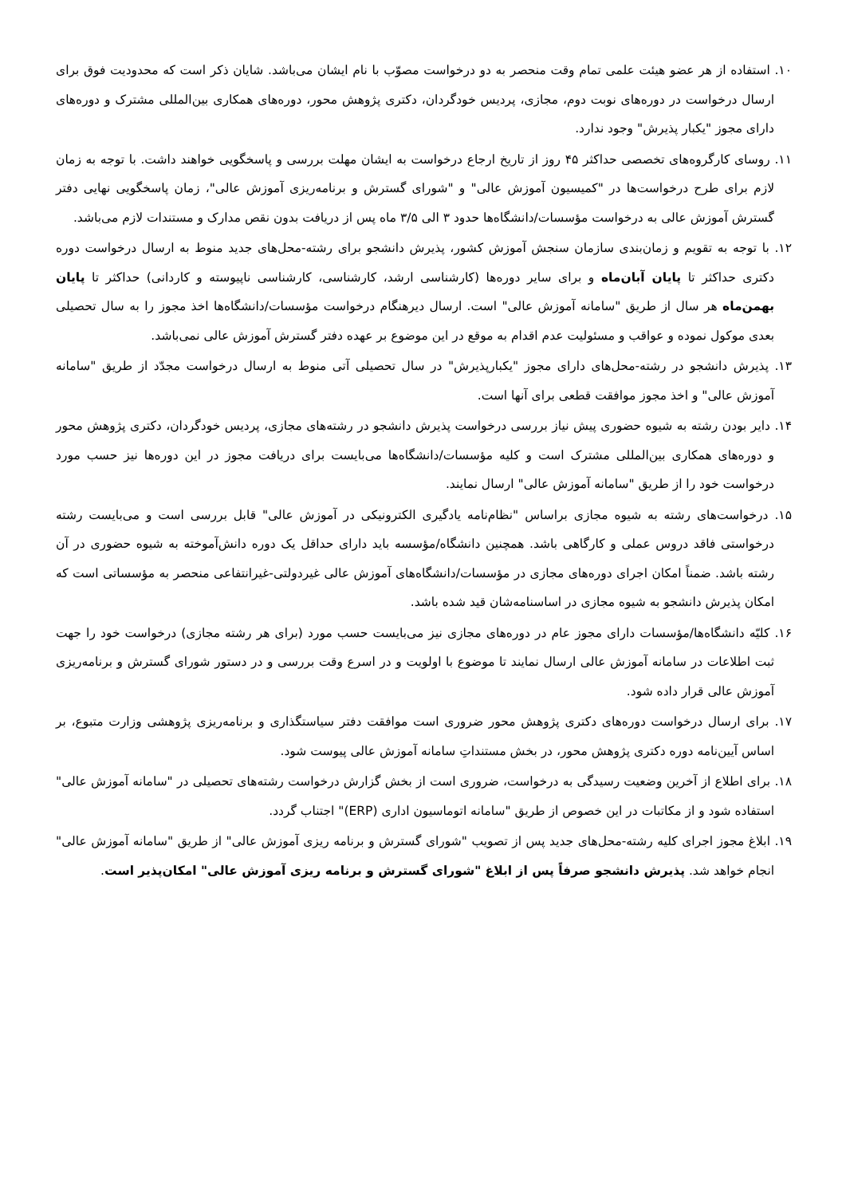۱۰. استفاده از هر عضو هیئت علمی تمام وقت منحصر به دو درخواست مصوّب با نام ایشان می‌باشد. شایان ذکر است که محدودیت فوق برای ارسال درخواست در دوره‌های نوبت دوم، مجازی، پردیس خودگردان، دکتری پژوهش محور، دوره‌های همکاری بین‌المللی مشترک و دوره‌های دارای مجوز "یکبار پذیرش" وجود ندارد.
۱۱. روسای کارگروه‌های تخصصی حداکثر ۴۵ روز از تاریخ ارجاع درخواست به ایشان مهلت بررسی و پاسخگویی خواهند داشت. با توجه به زمان لازم برای طرح درخواست‌ها در "کمیسیون آموزش عالی" و "شورای گسترش و برنامه‌ریزی آموزش عالی"، زمان پاسخگویی نهایی دفتر گسترش آموزش عالی به درخواست مؤسسات/دانشگاه‌ها حدود ۳ الی ۳/۵ ماه پس از دریافت بدون نقص مدارک و مستندات لازم می‌باشد.
۱۲. با توجه به تقویم و زمان‌بندی سازمان سنجش آموزش کشور، پذیرش دانشجو برای رشته-محل‌های جدید منوط به ارسال درخواست دوره دکتری حداکثر تا پایان آبان‌ماه و برای سایر دوره‌ها (کارشناسی ارشد، کارشناسی، کارشناسی ناپیوسته و کاردانی) حداکثر تا پایان بهمن‌ماه هر سال از طریق "سامانه آموزش عالی" است. ارسال دیرهنگام درخواست مؤسسات/دانشگاه‌ها اخذ مجوز را به سال تحصیلی بعدی موکول نموده و عواقب و مسئولیت عدم اقدام به موقع در این موضوع بر عهده دفتر گسترش آموزش عالی نمی‌باشد.
۱۳. پذیرش دانشجو در رشته-محل‌های دارای مجوز "یکبارپذیرش" در سال تحصیلی آتی منوط به ارسال درخواست مجدّد از طریق "سامانه آموزش عالی" و اخذ مجوز موافقت قطعی برای آنها است.
۱۴. دایر بودن رشته به شیوه حضوری پیش نیاز بررسی درخواست پذیرش دانشجو در رشته‌های مجازی، پردیس خودگردان، دکتری پژوهش محور و دوره‌های همکاری بین‌المللی مشترک است و کلیه مؤسسات/دانشگاه‌ها می‌بایست برای دریافت مجوز در این دوره‌ها نیز حسب مورد درخواست خود را از طریق "سامانه آموزش عالی" ارسال نمایند.
۱۵. درخواست‌های رشته به شیوه مجازی براساس "نظام‌نامه یادگیری الکترونیکی در آموزش عالی" قابل بررسی است و می‌بایست رشته درخواستی فاقد دروس عملی و کارگاهی باشد. همچنین دانشگاه/مؤسسه باید دارای حداقل یک دوره دانش‌آموخته به شیوه حضوری در آن رشته باشد. ضمناً امکان اجرای دوره‌های مجازی در مؤسسات/دانشگاه‌های آموزش عالی غیردولتی-غیرانتفاعی منحصر به مؤسساتی است که امکان پذیرش دانشجو به شیوه مجازی در اساسنامه‌شان قید شده باشد.
۱۶. کلیّه دانشگاه‌ها/مؤسسات دارای مجوز عام در دوره‌های مجازی نیز می‌بایست حسب مورد (برای هر رشته مجازی) درخواست خود را جهت ثبت اطلاعات در سامانه آموزش عالی ارسال نمایند تا موضوع با اولویت و در اسرع وقت بررسی و در دستور شورای گسترش و برنامه‌ریزی آموزش عالی قرار داده شود.
۱۷. برای ارسال درخواست دوره‌های دکتری پژوهش محور ضروری است موافقت دفتر سیاستگذاری و برنامه‌ریزی پژوهشی وزارت متبوع، بر اساس آیین‌نامه دوره دکتری پژوهش محور، در بخش مستنداتِ سامانه آموزش عالی پیوست شود.
۱۸. برای اطلاع از آخرین وضعیت رسیدگی به درخواست، ضروری است از بخش گزارش درخواست رشته‌های تحصیلی در "سامانه آموزش عالی" استفاده شود و از مکاتبات در این خصوص از طریق "سامانه اتوماسیون اداری (ERP)" اجتناب گردد.
۱۹. ابلاغ مجوز اجرای کلیه رشته-محل‌های جدید پس از تصویب "شورای گسترش و برنامه ریزی آموزش عالی" از طریق "سامانه آموزش عالی" انجام خواهد شد. پذیرش دانشجو صرفاً پس از ابلاغ "شورای گسترش و برنامه ریزی آموزش عالی" امکان‌پذیر است.